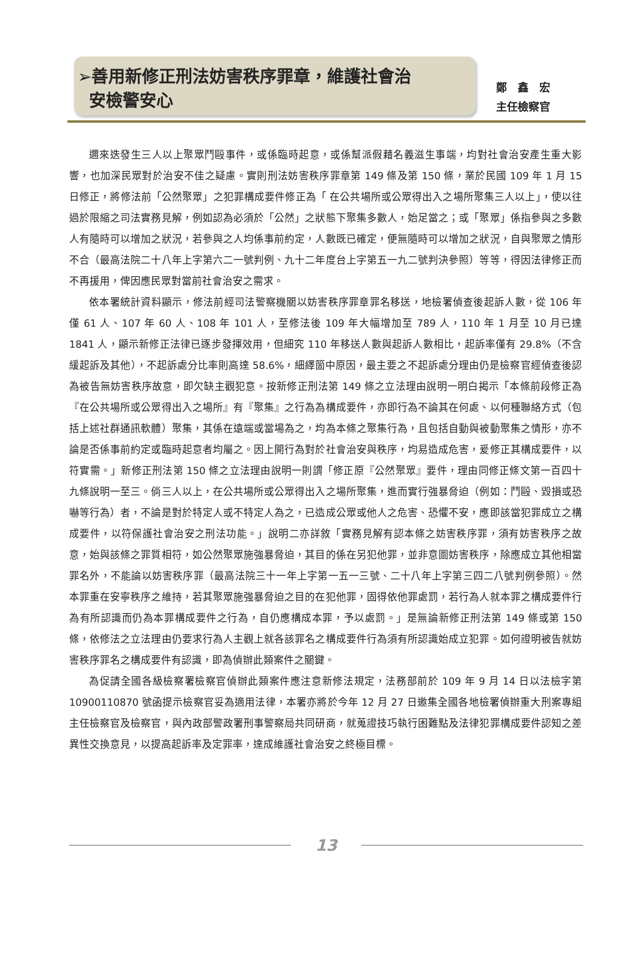➢善用新修正刑法妨害秩序罪章，維護社會治
安檢警安心
鄭　鑫　宏
主任檢察官
邇來迭發生三人以上聚眾鬥毆事件，或係臨時起意，或係幫派假藉名義滋生事端，均對社會治安產生重大影響，也加深民眾對於治安不佳之疑慮。實則刑法妨害秩序罪章第 149 條及第 150 條，業於民國 109 年 1 月 15 日修正，將修法前「公然聚眾」之犯罪構成要件修正為「 在公共場所或公眾得出入之場所聚集三人以上」，使以往過於限縮之司法實務見解，例如認為必須於「公然」之狀態下聚集多數人，始足當之；或「聚眾」係指參與之多數人有隨時可以增加之狀況，若參與之人均係事前約定，人數既已確定，便無隨時可以增加之狀況，自與聚眾之情形不合（最高法院二十八年上字第六二一號判例、九十二年度台上字第五一九二號判決參照）等等，得因法律修正而不再援用，俾因應民眾對當前社會治安之需求。
依本署統計資料顯示，修法前經司法警察機關以妨害秩序罪章罪名移送，地檢署偵查後起訴人數，從 106 年僅 61 人、107 年 60 人、108 年 101 人，至修法後 109 年大幅增加至 789 人，110 年 1 月至 10 月已達 1841 人，顯示新修正法律已逐步發揮效用，但細究 110 年移送人數與起訴人數相比，起訴率僅有 29.8%（不含緩起訴及其他），不起訴處分比率則高達 58.6%，細繹箇中原因，最主要之不起訴處分理由仍是檢察官經偵查後認為被告無妨害秩序故意，即欠缺主觀犯意。按新修正刑法第 149 條之立法理由說明一明白揭示「本條前段修正為『在公共場所或公眾得出入之場所』有『聚集』之行為為構成要件，亦即行為不論其在何處、以何種聯絡方式（包括上述社群通訊軟體）聚集，其係在遠端或當場為之，均為本條之聚集行為，且包括自動與被動聚集之情形，亦不論是否係事前約定或臨時起意者均屬之。因上開行為對於社會治安與秩序，均易造成危害，爰修正其構成要件，以符實需。」新修正刑法第 150 條之立法理由說明一則謂「修正原『公然聚眾』要件，理由同修正條文第一百四十九條說明一至三。倘三人以上，在公共場所或公眾得出入之場所聚集，進而實行強暴脅迫（例如：鬥毆、毀損或恐嚇等行為）者，不論是對於特定人或不特定人為之，已造成公眾或他人之危害、恐懼不安，應即該當犯罪成立之構成要件，以符保護社會治安之刑法功能。」說明二亦詳敘「實務見解有認本條之妨害秩序罪，須有妨害秩序之故意，始與該條之罪質相符，如公然聚眾施強暴脅迫，其目的係在另犯他罪，並非意圖妨害秩序，除應成立其他相當罪名外，不能論以妨害秩序罪（最高法院三十一年上字第一五一三號、二十八年上字第三四二八號判例參照）。然本罪重在安寧秩序之維持，若其聚眾施強暴脅迫之目的在犯他罪，固得依他罪處罰，若行為人就本罪之構成要件行為有所認識而仍為本罪構成要件之行為，自仍應構成本罪，予以處罰。」是無論新修正刑法第 149 條或第 150 條，依修法之立法理由仍要求行為人主觀上就各該罪名之構成要件行為須有所認識始成立犯罪。如何證明被告就妨害秩序罪名之構成要件有認識，即為偵辦此類案件之關鍵。
為促請全國各級檢察署檢察官偵辦此類案件應注意新修法規定，法務部前於 109 年 9 月 14 日以法檢字第 10900110870 號函提示檢察官妥為適用法律，本署亦將於今年 12 月 27 日邀集全國各地檢署偵辦重大刑案專組主任檢察官及檢察官，與內政部警政署刑事警察局共同研商，就蒐證技巧執行困難點及法律犯罪構成要件認知之差異性交換意見，以提高起訴率及定罪率，達成維護社會治安之終極目標。
13